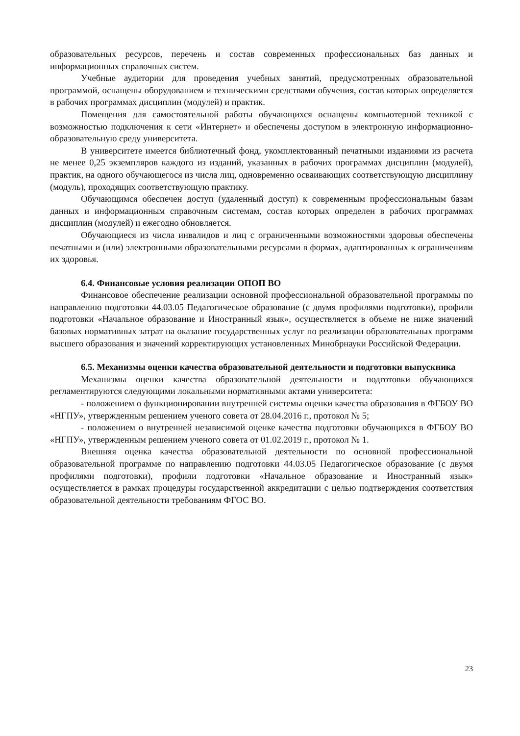образовательных ресурсов, перечень и состав современных профессиональных баз данных и информационных справочных систем.
Учебные аудитории для проведения учебных занятий, предусмотренных образовательной программой, оснащены оборудованием и техническими средствами обучения, состав которых определяется в рабочих программах дисциплин (модулей) и практик.
Помещения для самостоятельной работы обучающихся оснащены компьютерной техникой с возможностью подключения к сети «Интернет» и обеспечены доступом в электронную информационно-образовательную среду университета.
В университете имеется библиотечный фонд, укомплектованный печатными изданиями из расчета не менее 0,25 экземпляров каждого из изданий, указанных в рабочих программах дисциплин (модулей), практик, на одного обучающегося из числа лиц, одновременно осваивающих соответствующую дисциплину (модуль), проходящих соответствующую практику.
Обучающимся обеспечен доступ (удаленный доступ) к современным профессиональным базам данных и информационным справочным системам, состав которых определен в рабочих программах дисциплин (модулей) и ежегодно обновляется.
Обучающиеся из числа инвалидов и лиц с ограниченными возможностями здоровья обеспечены печатными и (или) электронными образовательными ресурсами в формах, адаптированных к ограничениям их здоровья.
6.4. Финансовые условия реализации ОПОП ВО
Финансовое обеспечение реализации основной профессиональной образовательной программы по направлению подготовки 44.03.05 Педагогическое образование (с двумя профилями подготовки), профили подготовки «Начальное образование и Иностранный язык», осуществляется в объеме не ниже значений базовых нормативных затрат на оказание государственных услуг по реализации образовательных программ высшего образования и значений корректирующих установленных Минобрнауки Российской Федерации.
6.5. Механизмы оценки качества образовательной деятельности и подготовки выпускника
Механизмы оценки качества образовательной деятельности и подготовки обучающихся регламентируются следующими локальными нормативными актами университета:
- положением о функционировании внутренней системы оценки качества образования в ФГБОУ ВО «НГПУ», утвержденным решением ученого совета от 28.04.2016 г., протокол № 5;
- положением о внутренней независимой оценке качества подготовки обучающихся в ФГБОУ ВО «НГПУ», утвержденным решением ученого совета от 01.02.2019 г., протокол № 1.
Внешняя оценка качества образовательной деятельности по основной профессиональной образовательной программе по направлению подготовки 44.03.05 Педагогическое образование (с двумя профилями подготовки), профили подготовки «Начальное образование и Иностранный язык» осуществляется в рамках процедуры государственной аккредитации с целью подтверждения соответствия образовательной деятельности требованиям ФГОС ВО.
23